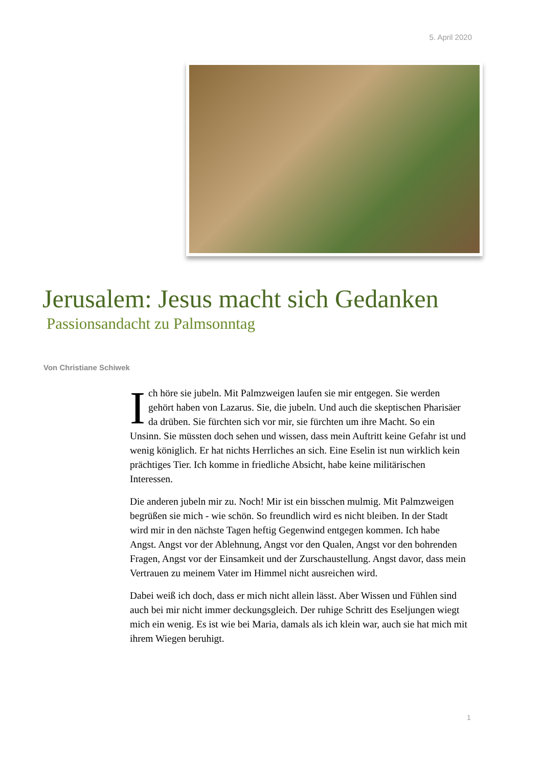5. April 2020
Jerusalem: Jesus macht sich Gedanken
Passionsandacht zu Palmsonntag
Von Christiane Schiwek
Ich höre sie jubeln. Mit Palmzweigen laufen sie mir entgegen. Sie werden gehört haben von Lazarus. Sie, die jubeln. Und auch die skeptischen Pharisäer da drüben. Sie fürchten sich vor mir, sie fürchten um ihre Macht. So ein Unsinn. Sie müssten doch sehen und wissen, dass mein Auftritt keine Gefahr ist und wenig königlich. Er hat nichts Herrliches an sich. Eine Eselin ist nun wirklich kein prächtiges Tier. Ich komme in friedliche Absicht, habe keine militärischen Interessen.
Die anderen jubeln mir zu. Noch! Mir ist ein bisschen mulmig. Mit Palmzweigen begrüßen sie mich - wie schön. So freundlich wird es nicht bleiben. In der Stadt wird mir in den nächste Tagen heftig Gegenwind entgegen kommen. Ich habe Angst. Angst vor der Ablehnung, Angst vor den Qualen, Angst vor den bohrenden Fragen, Angst vor der Einsamkeit und der Zurschaustellung. Angst davor, dass mein Vertrauen zu meinem Vater im Himmel nicht ausreichen wird.
Dabei weiß ich doch, dass er mich nicht allein lässt. Aber Wissen und Fühlen sind auch bei mir nicht immer deckungsgleich. Der ruhige Schritt des Eseljungen wiegt mich ein wenig. Es ist wie bei Maria, damals als ich klein war, auch sie hat mich mit ihrem Wiegen beruhigt.
1